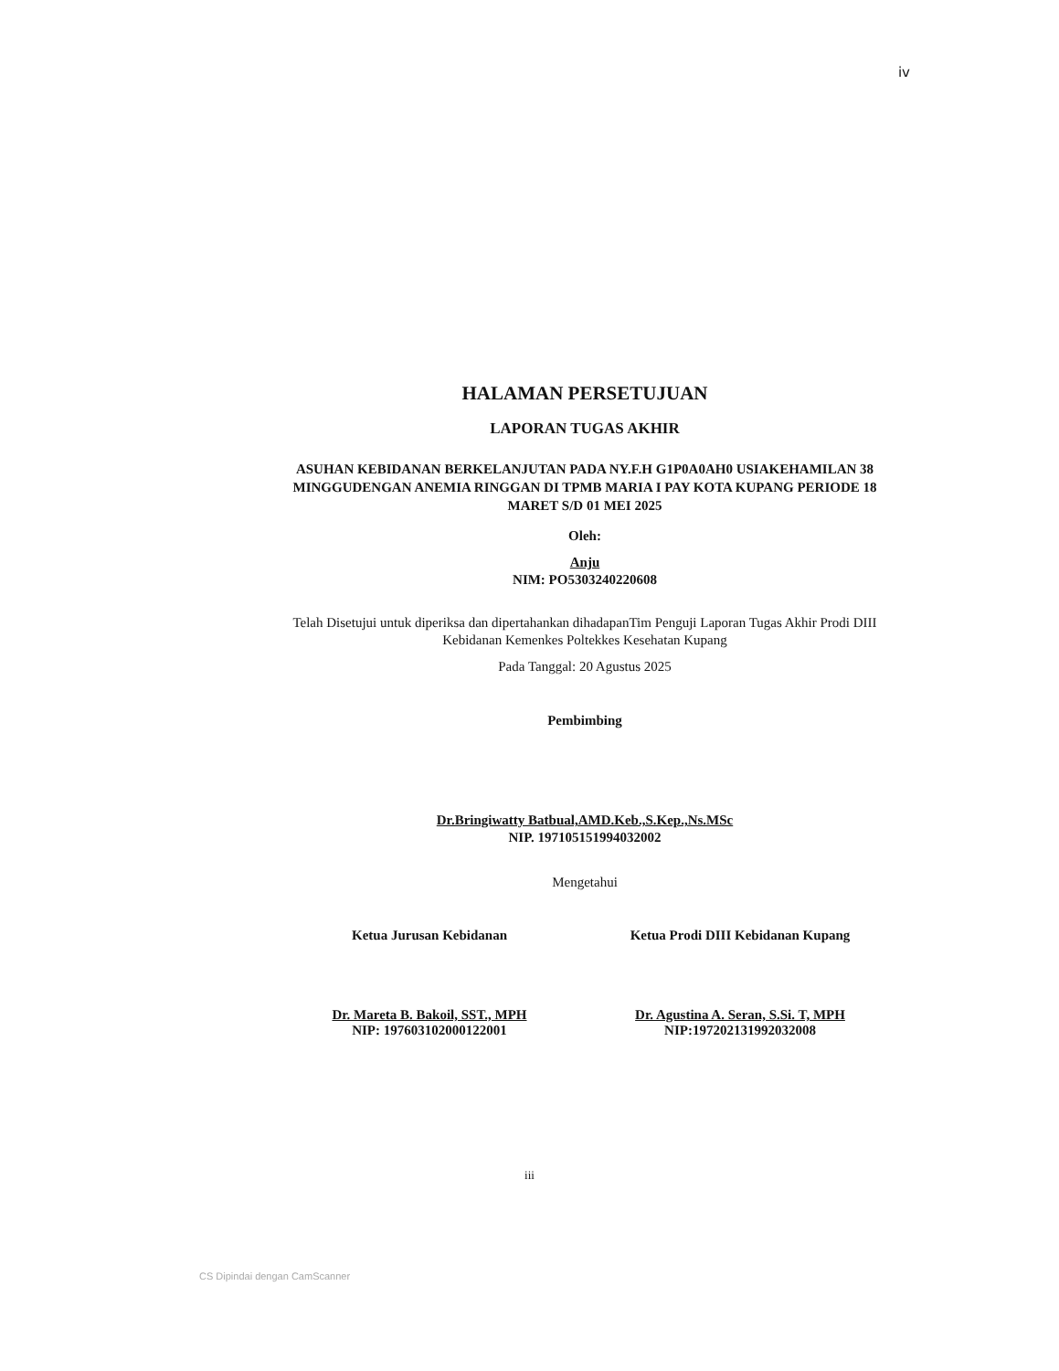iv
HALAMAN PERSETUJUAN
LAPORAN TUGAS AKHIR
ASUHAN KEBIDANAN BERKELANJUTAN PADA NY.F.H G1P0A0AH0 USIAKEHAMILAN 38 MINGGUDENGAN ANEMIA RINGGAN DI TPMB MARIA I PAY KOTA KUPANG PERIODE 18 MARET S/D 01 MEI 2025
Oleh:
Anju
NIM: PO5303240220608
Telah Disetujui untuk diperiksa dan dipertahankan dihadapanTim Penguji Laporan Tugas Akhir Prodi DIII Kebidanan Kemenkes Poltekkes Kesehatan Kupang
Pada Tanggal: 20 Agustus 2025
Pembimbing
Dr.Bringiwatty Batbual,AMD.Keb.,S.Kep.,Ns.MSc
NIP. 197105151994032002
Mengetahui
Ketua Jurusan Kebidanan
Dr. Mareta B. Bakoil, SST., MPH
NIP: 197603102000122001
Ketua Prodi DIII Kebidanan Kupang
Dr. Agustina A. Seran, S.Si. T, MPH
NIP:197202131992032008
iii
CS Dipindai dengan CamScanner